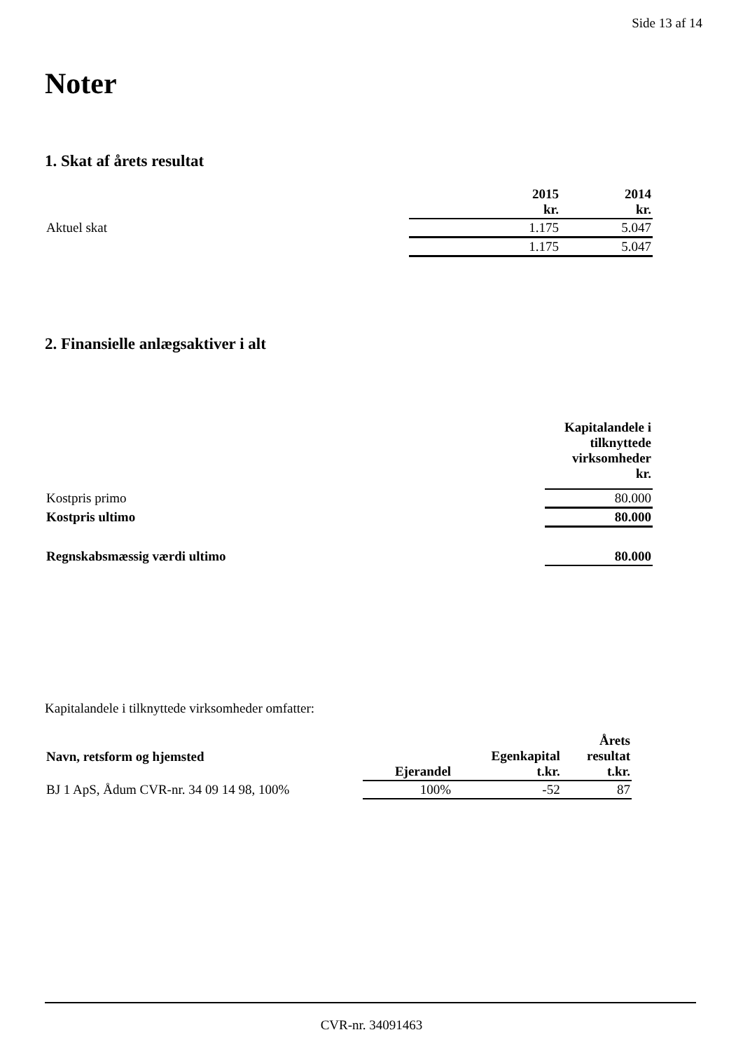Side 13 af 14
Noter
1. Skat af årets resultat
| | 2015 kr. | 2014 kr. |
| Aktuel skat | 1.175 | 5.047 |
| | 1.175 | 5.047 |
2. Finansielle anlægsaktiver i alt
| | Kapitalandele i tilknyttede virksomheder kr. |
| Kostpris primo | 80.000 |
| Kostpris ultimo | 80.000 |
| Regnskabsmæssig værdi ultimo | 80.000 |
Kapitalandele i tilknyttede virksomheder omfatter:
| Navn, retsform og hjemsted | Ejerandel | Egenkapital t.kr. | Årets resultat t.kr. |
| --- | --- | --- | --- |
| BJ 1 ApS, Ådum CVR-nr. 34 09 14 98, 100% | 100% | -52 | 87 |
CVR-nr. 34091463